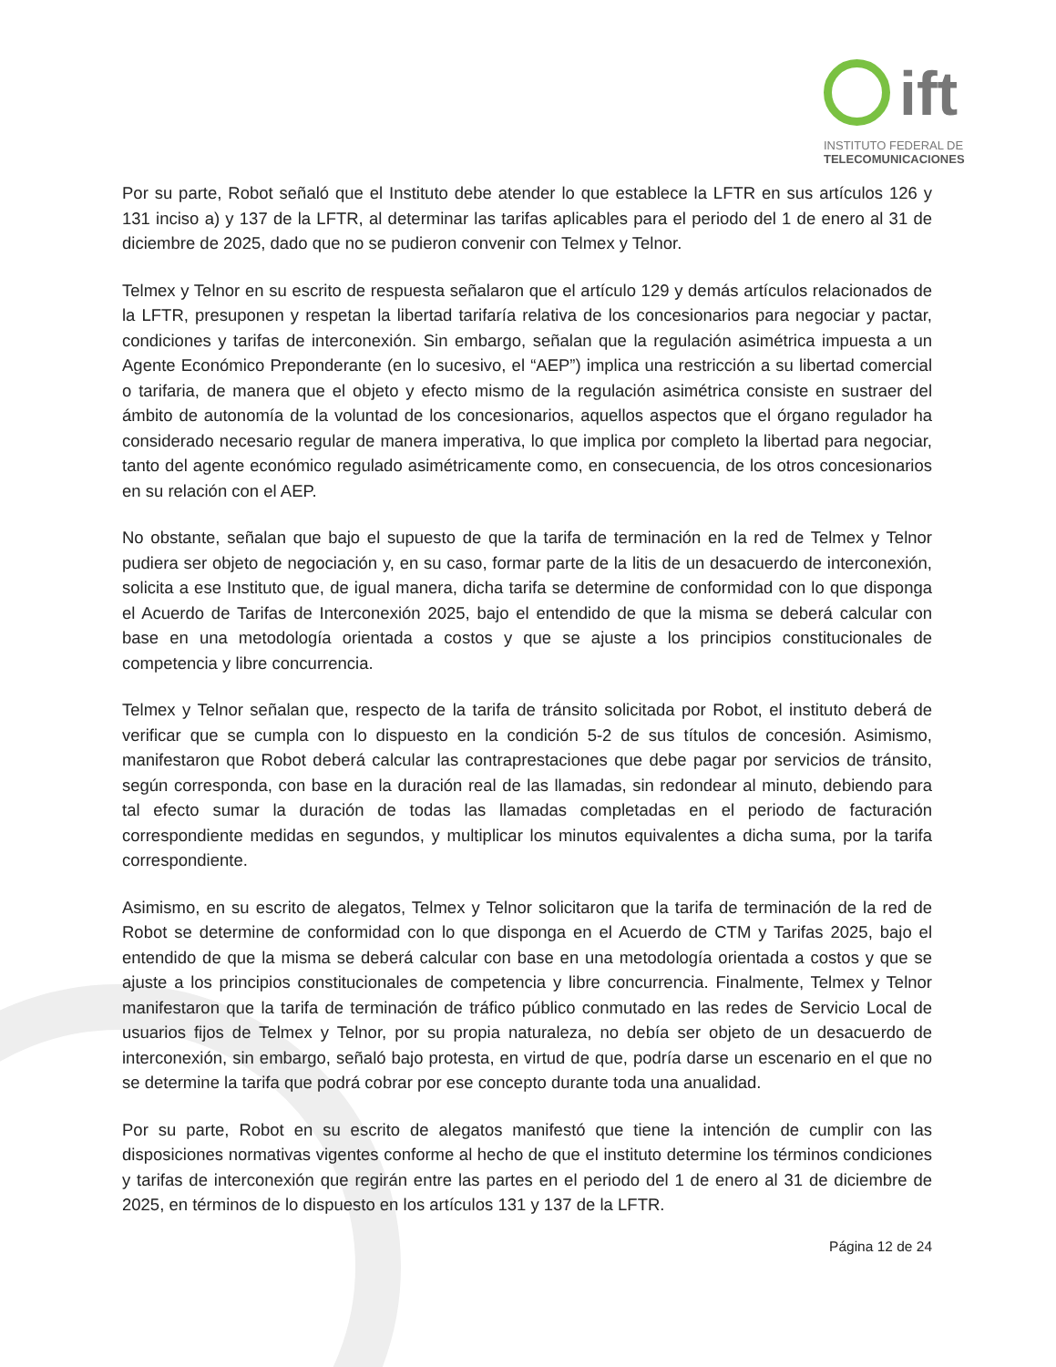ift
INSTITUTO FEDERAL DE
TELECOMUNICACIONES
Por su parte, Robot señaló que el Instituto debe atender lo que establece la LFTR en sus artículos 126 y 131 inciso a) y 137 de la LFTR, al determinar las tarifas aplicables para el periodo del 1 de enero al 31 de diciembre de 2025, dado que no se pudieron convenir con Telmex y Telnor.
Telmex y Telnor en su escrito de respuesta señalaron que el artículo 129 y demás artículos relacionados de la LFTR, presuponen y respetan la libertad tarifaría relativa de los concesionarios para negociar y pactar, condiciones y tarifas de interconexión. Sin embargo, señalan que la regulación asimétrica impuesta a un Agente Económico Preponderante (en lo sucesivo, el “AEP”) implica una restricción a su libertad comercial o tarifaria, de manera que el objeto y efecto mismo de la regulación asimétrica consiste en sustraer del ámbito de autonomía de la voluntad de los concesionarios, aquellos aspectos que el órgano regulador ha considerado necesario regular de manera imperativa, lo que implica por completo la libertad para negociar, tanto del agente económico regulado asimétricamente como, en consecuencia, de los otros concesionarios en su relación con el AEP.
No obstante, señalan que bajo el supuesto de que la tarifa de terminación en la red de Telmex y Telnor pudiera ser objeto de negociación y, en su caso, formar parte de la litis de un desacuerdo de interconexión, solicita a ese Instituto que, de igual manera, dicha tarifa se determine de conformidad con lo que disponga el Acuerdo de Tarifas de Interconexión 2025, bajo el entendido de que la misma se deberá calcular con base en una metodología orientada a costos y que se ajuste a los principios constitucionales de competencia y libre concurrencia.
Telmex y Telnor señalan que, respecto de la tarifa de tránsito solicitada por Robot, el instituto deberá de verificar que se cumpla con lo dispuesto en la condición 5-2 de sus títulos de concesión. Asimismo, manifestaron que Robot deberá calcular las contraprestaciones que debe pagar por servicios de tránsito, según corresponda, con base en la duración real de las llamadas, sin redondear al minuto, debiendo para tal efecto sumar la duración de todas las llamadas completadas en el periodo de facturación correspondiente medidas en segundos, y multiplicar los minutos equivalentes a dicha suma, por la tarifa correspondiente.
Asimismo, en su escrito de alegatos, Telmex y Telnor solicitaron que la tarifa de terminación de la red de Robot se determine de conformidad con lo que disponga en el Acuerdo de CTM y Tarifas 2025, bajo el entendido de que la misma se deberá calcular con base en una metodología orientada a costos y que se ajuste a los principios constitucionales de competencia y libre concurrencia. Finalmente, Telmex y Telnor manifestaron que la tarifa de terminación de tráfico público conmutado en las redes de Servicio Local de usuarios fijos de Telmex y Telnor, por su propia naturaleza, no debía ser objeto de un desacuerdo de interconexión, sin embargo, señaló bajo protesta, en virtud de que, podría darse un escenario en el que no se determine la tarifa que podrá cobrar por ese concepto durante toda una anualidad.
Por su parte, Robot en su escrito de alegatos manifestó que tiene la intención de cumplir con las disposiciones normativas vigentes conforme al hecho de que el instituto determine los términos condiciones y tarifas de interconexión que regirán entre las partes en el periodo del 1 de enero al 31 de diciembre de 2025, en términos de lo dispuesto en los artículos 131 y 137 de la LFTR.
Página 12 de 24